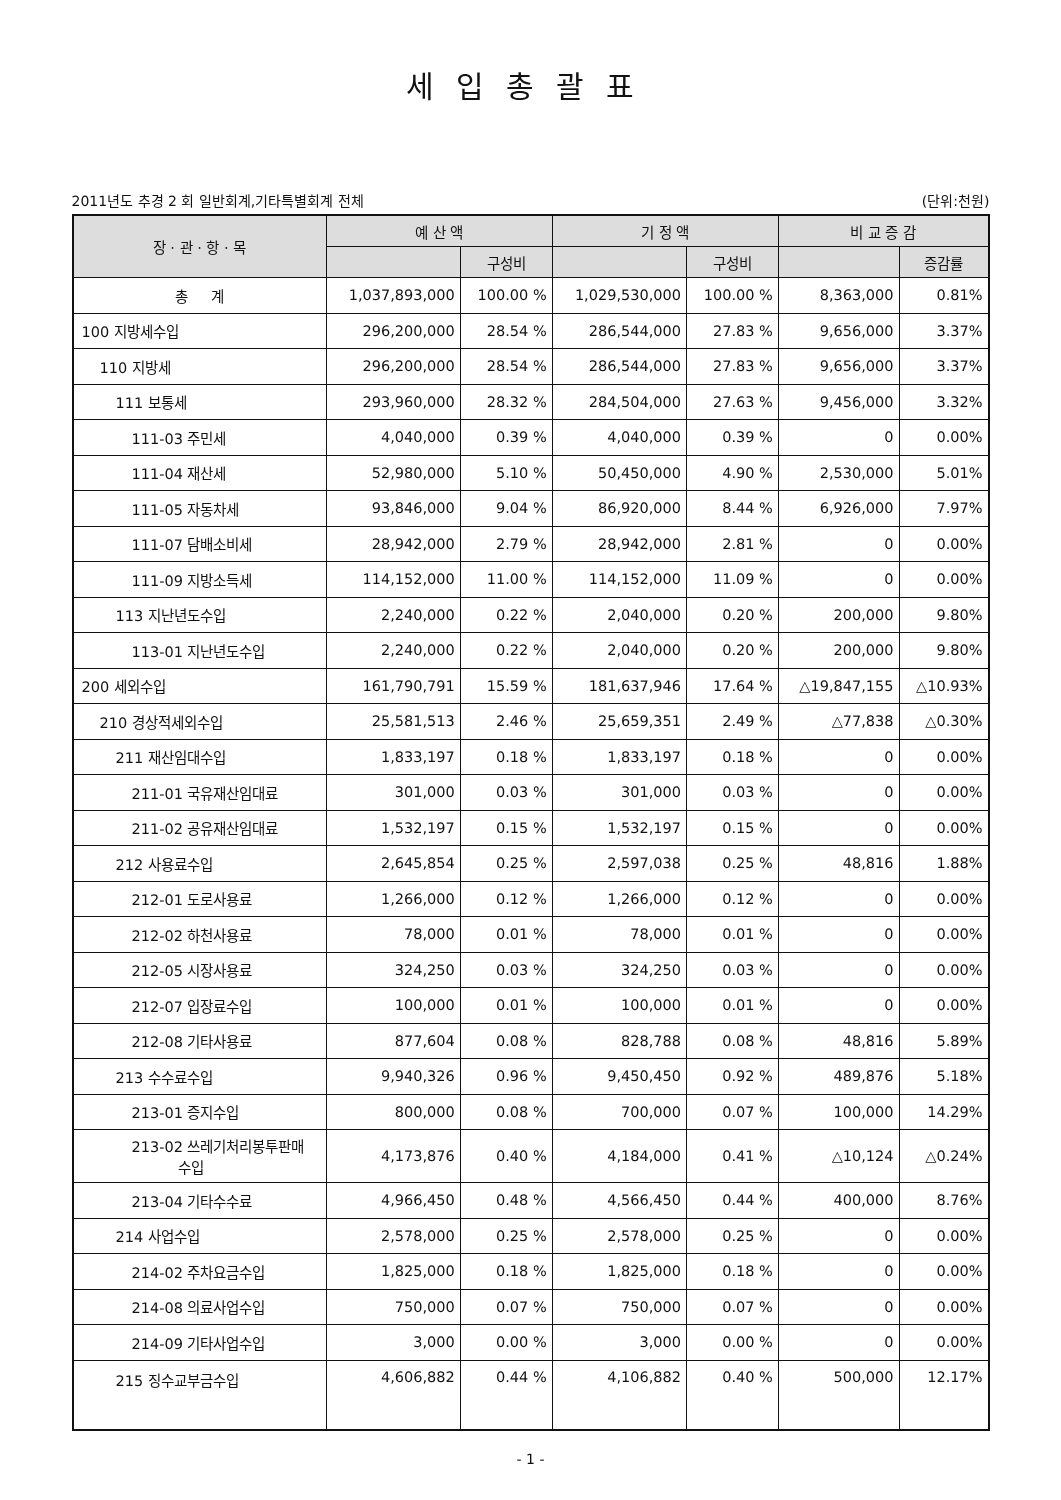세입총괄표
2011년도 추경 2 회 일반회계,기타특별회계 전체 (단위:천원)
| 장 · 관 · 항 · 목 | 예 산 액 | | 기 정 액 | | 비 교 증 감 | |
| --- | --- | --- | --- | --- | --- | --- |
| | | 구성비 | | 구성비 | | 증감률 |
| 총 계 | 1,037,893,000 | 100.00 % | 1,029,530,000 | 100.00 % | 8,363,000 | 0.81% |
| 100 지방세수입 | 296,200,000 | 28.54 % | 286,544,000 | 27.83 % | 9,656,000 | 3.37% |
| 110 지방세 | 296,200,000 | 28.54 % | 286,544,000 | 27.83 % | 9,656,000 | 3.37% |
| 111 보통세 | 293,960,000 | 28.32 % | 284,504,000 | 27.63 % | 9,456,000 | 3.32% |
| 111-03 주민세 | 4,040,000 | 0.39 % | 4,040,000 | 0.39 % | 0 | 0.00% |
| 111-04 재산세 | 52,980,000 | 5.10 % | 50,450,000 | 4.90 % | 2,530,000 | 5.01% |
| 111-05 자동차세 | 93,846,000 | 9.04 % | 86,920,000 | 8.44 % | 6,926,000 | 7.97% |
| 111-07 담배소비세 | 28,942,000 | 2.79 % | 28,942,000 | 2.81 % | 0 | 0.00% |
| 111-09 지방소득세 | 114,152,000 | 11.00 % | 114,152,000 | 11.09 % | 0 | 0.00% |
| 113 지난년도수입 | 2,240,000 | 0.22 % | 2,040,000 | 0.20 % | 200,000 | 9.80% |
| 113-01 지난년도수입 | 2,240,000 | 0.22 % | 2,040,000 | 0.20 % | 200,000 | 9.80% |
| 200 세외수입 | 161,790,791 | 15.59 % | 181,637,946 | 17.64 % | △19,847,155 | △10.93% |
| 210 경상적세외수입 | 25,581,513 | 2.46 % | 25,659,351 | 2.49 % | △77,838 | △0.30% |
| 211 재산임대수입 | 1,833,197 | 0.18 % | 1,833,197 | 0.18 % | 0 | 0.00% |
| 211-01 국유재산임대료 | 301,000 | 0.03 % | 301,000 | 0.03 % | 0 | 0.00% |
| 211-02 공유재산임대료 | 1,532,197 | 0.15 % | 1,532,197 | 0.15 % | 0 | 0.00% |
| 212 사용료수입 | 2,645,854 | 0.25 % | 2,597,038 | 0.25 % | 48,816 | 1.88% |
| 212-01 도로사용료 | 1,266,000 | 0.12 % | 1,266,000 | 0.12 % | 0 | 0.00% |
| 212-02 하천사용료 | 78,000 | 0.01 % | 78,000 | 0.01 % | 0 | 0.00% |
| 212-05 시장사용료 | 324,250 | 0.03 % | 324,250 | 0.03 % | 0 | 0.00% |
| 212-07 입장료수입 | 100,000 | 0.01 % | 100,000 | 0.01 % | 0 | 0.00% |
| 212-08 기타사용료 | 877,604 | 0.08 % | 828,788 | 0.08 % | 48,816 | 5.89% |
| 213 수수료수입 | 9,940,326 | 0.96 % | 9,450,450 | 0.92 % | 489,876 | 5.18% |
| 213-01 증지수입 | 800,000 | 0.08 % | 700,000 | 0.07 % | 100,000 | 14.29% |
| 213-02 쓰레기처리봉투판매 수입 | 4,173,876 | 0.40 % | 4,184,000 | 0.41 % | △10,124 | △0.24% |
| 213-04 기타수수료 | 4,966,450 | 0.48 % | 4,566,450 | 0.44 % | 400,000 | 8.76% |
| 214 사업수입 | 2,578,000 | 0.25 % | 2,578,000 | 0.25 % | 0 | 0.00% |
| 214-02 주차요금수입 | 1,825,000 | 0.18 % | 1,825,000 | 0.18 % | 0 | 0.00% |
| 214-08 의료사업수입 | 750,000 | 0.07 % | 750,000 | 0.07 % | 0 | 0.00% |
| 214-09 기타사업수입 | 3,000 | 0.00 % | 3,000 | 0.00 % | 0 | 0.00% |
| 215 징수교부금수입 | 4,606,882 | 0.44 % | 4,106,882 | 0.40 % | 500,000 | 12.17% |
- 1 -